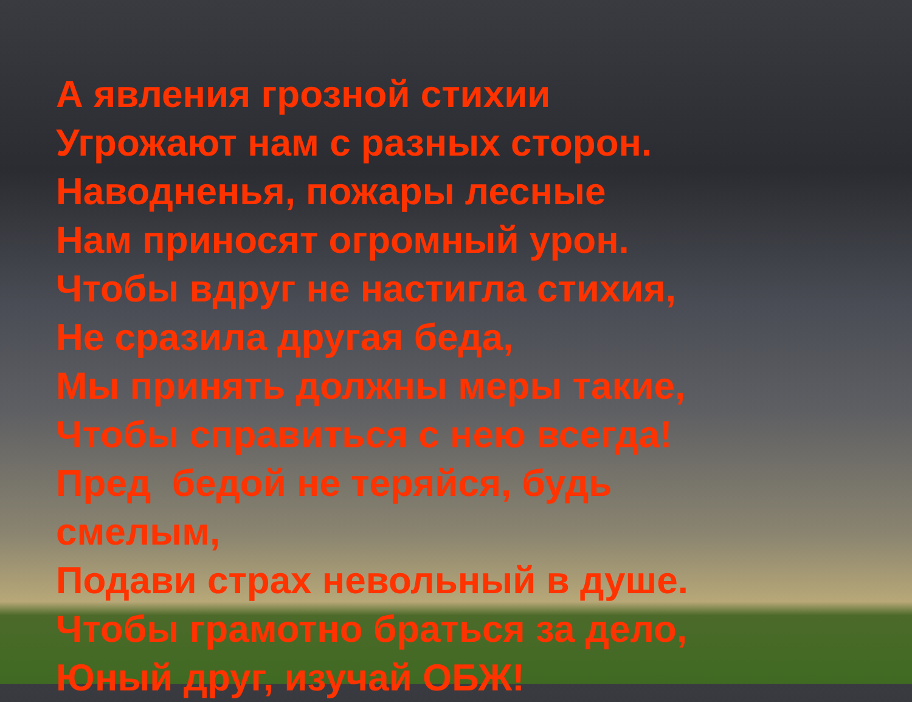А явления грозной стихии
Угрожают нам с разных сторон.
Наводненья, пожары лесные
Нам приносят огромный урон.
Чтобы вдруг не настигла стихия,
Не сразила другая беда,
Мы принять должны меры такие,
Чтобы справиться с нею всегда!
Пред бедой не теряйся, будь смелым,
Подави страх невольный в душе.
Чтобы грамотно браться за дело,
Юный друг, изучай ОБЖ!